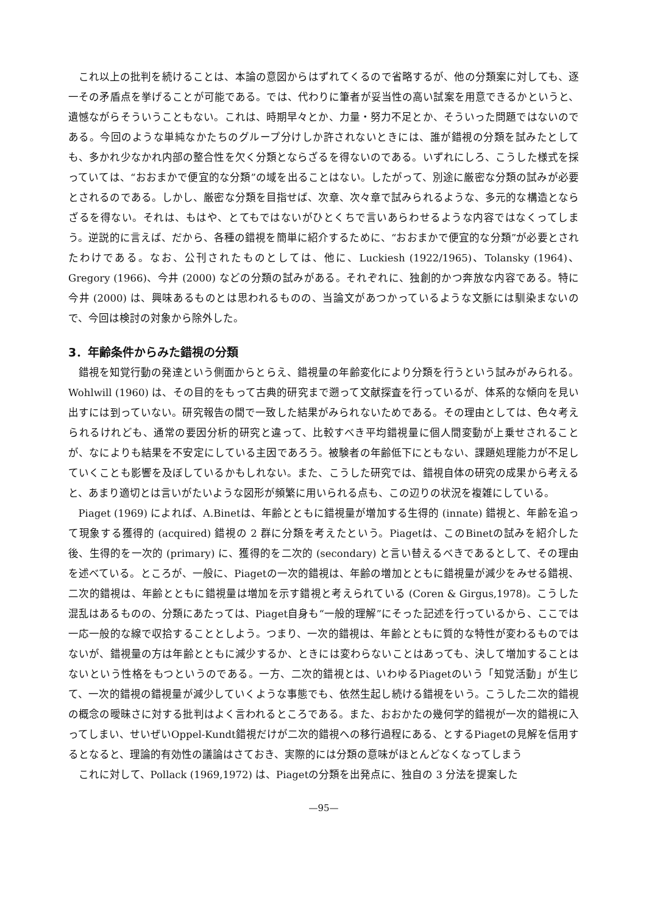これ以上の批判を続けることは、本論の意図からはずれてくるので省略するが、他の分類案に対しても、逐一その矛盾点を挙げることが可能である。では、代わりに筆者が妥当性の高い試案を用意できるかというと、遺憾ながらそういうこともない。これは、時期早々とか、力量・努力不足とか、そういった問題ではないのである。今回のような単純なかたちのグループ分けしか許されないときには、誰が錯視の分類を試みたとしても、多かれ少なかれ内部の整合性を欠く分類とならざるを得ないのである。いずれにしろ、こうした様式を採っていては、“おおまかで便宜的な分類”の域を出ることはない。したがって、別途に厳密な分類の試みが必要とされるのである。しかし、厳密な分類を目指せば、次章、次々章で試みられるような、多元的な構造とならざるを得ない。それは、もはや、とてもではないがひとくちで言いあらわせるような内容ではなくってしまう。逆説的に言えば、だから、各種の錯視を簡単に紹介するために、“おおまかで便宜的な分類”が必要とされたわけである。なお、公刊されたものとしては、他に、Luckiesh (1922/1965)、Tolansky (1964)、Gregory (1966)、今井 (2000) などの分類の試みがある。それぞれに、独創的かつ奔放な内容である。特に今井 (2000) は、興味あるものとは思われるものの、当論文があつかっているような文脈には馴染まないので、今回は検討の対象から除外した。
3．年齢条件からみた錯視の分類
錯視を知覚行動の発達という側面からとらえ、錯視量の年齢変化により分類を行うという試みがみられる。Wohlwill (1960) は、その目的をもって古典的研究まで遡って文献探査を行っているが、体系的な傾向を見い出すには到っていない。研究報告の間で一致した結果がみられないためである。その理由としては、色々考えられるけれども、通常の要因分析的研究と違って、比較すべき平均錯視量に個人間変動が上乗せされることが、なによりも結果を不安定にしている主因であろう。被験者の年齢低下にともない、課題処理能力が不足していくことも影響を及ぼしているかもしれない。また、こうした研究では、錯視自体の研究の成果から考えると、あまり適切とは言いがたいような図形が頻繁に用いられる点も、この辺りの状況を複雑にしている。
Piaget (1969) によれば、A.Binetは、年齢とともに錯視量が増加する生得的 (innate) 錯視と、年齢を追って現象する獲得的 (acquired) 錯視の 2 群に分類を考えたという。Piagetは、このBinetの試みを紹介した後、生得的を一次的 (primary) に、獲得的を二次的 (secondary) と言い替えるべきであるとして、その理由を述べている。ところが、一般に、Piagetの一次的錯視は、年齢の増加とともに錯視量が減少をみせる錯視、二次的錯視は、年齢とともに錯視量は増加を示す錯視と考えられている (Coren & Girgus,1978)。こうした混乱はあるものの、分類にあたっては、Piaget自身も“一般的理解”にそった記述を行っているから、ここでは一応一般的な線で収拾することとしよう。つまり、一次的錯視は、年齢とともに質的な特性が変わるものではないが、錯視量の方は年齢とともに減少するか、ときには変わらないことはあっても、決して増加することはないという性格をもつというのである。一方、二次的錯視とは、いわゆるPiagetのいう「知覚活動」が生じて、一次的錯視の錯視量が減少していくような事態でも、依然生起し続ける錯視をいう。こうした二次的錯視の概念の曖昧さに対する批判はよく言われるところである。また、おおかたの幾何学的錯視が一次的錯視に入ってしまい、せいぜいOppel-Kundt錯視だけが二次的錯視への移行過程にある、とするPiagetの見解を信用するとなると、理論的有効性の議論はさておき、実際的には分類の意味がほとんどなくなってしまう
これに対して、Pollack (1969,1972) は、Piagetの分類を出発点に、独自の 3 分法を提案した
—95—